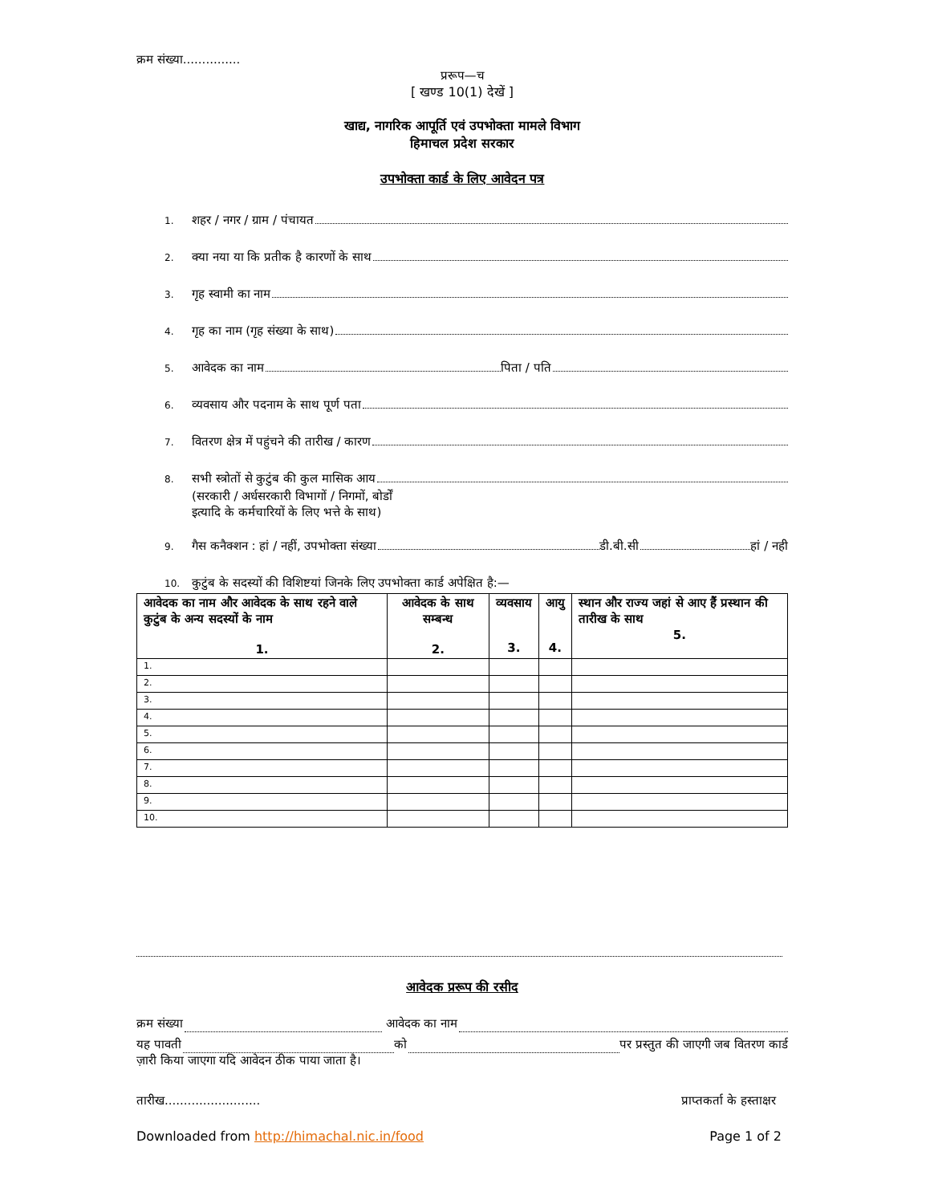क्रम संख्या...............
प्ररूप—च
[ खण्ड 10(1) देखें ]
खाद्य, नागरिक आपूर्ति एवं उपभोक्ता मामले विभाग
हिमाचल प्रदेश सरकार
उपभोक्ता कार्ड के लिए आवेदन पत्र
1. शहर / नगर / ग्राम / पंचायत
2. क्या नया या कि प्रतीक है कारणों के साथ
3. गृह स्वामी का नाम
4. गृह का नाम (गृह संख्या के साथ)
5. आवेदक का नाम पिता / पति
6. व्यवसाय और पदनाम के साथ पूर्ण पता
7. वितरण क्षेत्र में पहुंचने की तारीख / कारण
8. सभी स्त्रोतों से कुटुंब की कुल मासिक आय
(सरकारी / अर्धसरकारी विभागों / निगमों, बोर्डों
इत्यादि के कर्मचारियों के लिए भत्ते के साथ)
9. गैस कनैक्शन : हां / नहीं, उपभोक्ता संख्या डी.बी.सी हां / नही
10. कुटुंब के सदस्यों की विशिष्टयां जिनके लिए उपभोक्ता कार्ड अपेक्षित है:—
| आवेदक का नाम और आवेदक के साथ रहने वाले कुटुंब के अन्य सदस्यों के नाम 1. | आवेदक के साथ सम्बन्ध 2. | व्यवसाय 3. | आयु 4. | स्थान और राज्य जहां से आए हैं प्रस्थान की तारीख के साथ 5. |
| --- | --- | --- | --- | --- |
| 1. | | | | |
| 2. | | | | |
| 3. | | | | |
| 4. | | | | |
| 5. | | | | |
| 6. | | | | |
| 7. | | | | |
| 8. | | | | |
| 9. | | | | |
| 10. | | | | |
आवेदक प्ररूप की रसीद
क्रम संख्या आवेदक का नाम
यह पावती को पर प्रस्तुत की जाएगी जब वितरण कार्ड
ज़ारी किया जाएगा यदि आवेदन ठीक पाया जाता है।
तारीख......................... प्राप्तकर्ता के हस्ताक्षर
Downloaded from http://himachal.nic.in/food Page 1 of 2